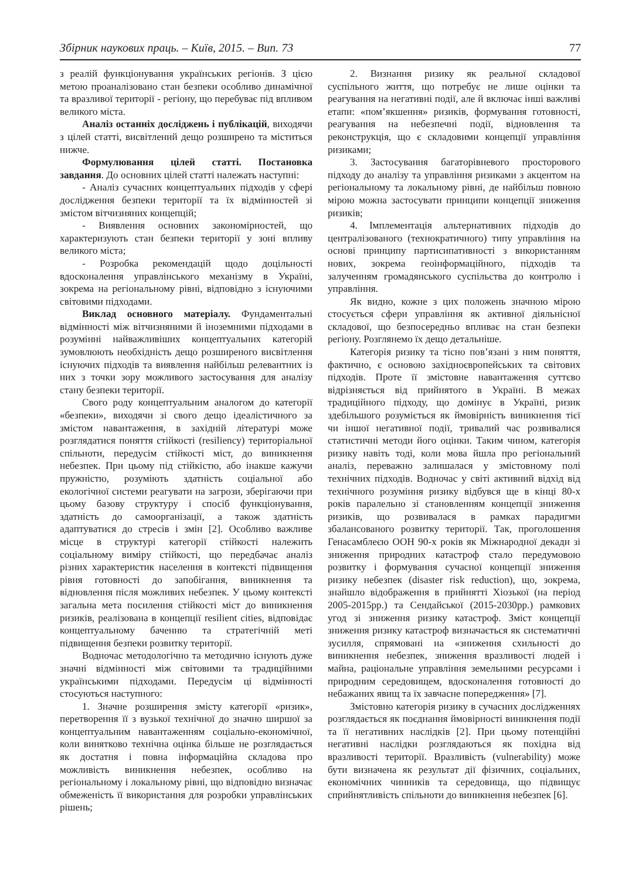Збірник наукових праць. – Київ, 2015. – Вип. 73 77
з реалій функціонування українських регіонів. З цією метою проаналізовано стан безпеки особливо динамічної та вразливої території - регіону, що перебуває під впливом великого міста.
Аналіз останніх досліджень і публікацій, виходячи з цілей статті, висвітлений дещо розширено та міститься нижче.
Формулювання цілей статті. Постановка завдання. До основних цілей статті належать наступні:
- Аналіз сучасних концептуальних підходів у сфері дослідження безпеки території та їх відмінностей зі змістом вітчизняних концепцій;
- Виявлення основних закономірностей, що характеризують стан безпеки території у зоні впливу великого міста;
- Розробка рекомендацій щодо доцільності вдосконалення управлінського механізму в Україні, зокрема на регіональному рівні, відповідно з існуючими світовими підходами.
Виклад основного матеріалу. Фундаментальні відмінності між вітчизняними й іноземними підходами в розумінні найважливіших концептуальних категорій зумовлюють необхідність дещо розширеного висвітлення існуючих підходів та виявлення найбільш релевантних із них з точки зору можливого застосування для аналізу стану безпеки території.
Свого роду концептуальним аналогом до категорії «безпеки», виходячи зі свого дещо ідеалістичного за змістом навантаження, в західній літературі може розглядатися поняття стійкості (resiliency) територіальної спільноти, передусім стійкості міст, до виникнення небезпек. При цьому під стійкістю, або інакше кажучи пружністю, розуміють здатність соціальної або екологічної системи реагувати на загрози, зберігаючи при цьому базову структуру і спосіб функціонування, здатність до самоорганізації, а також здатність адаптуватися до стресів і змін [2]. Особливо важливе місце в структурі категорії стійкості належить соціальному виміру стійкості, що передбачає аналіз різних характеристик населення в контексті підвищення рівня готовності до запобігання, виникнення та відновлення після можливих небезпек. У цьому контексті загальна мета посилення стійкості міст до виникнення ризиків, реалізована в концепції resilient cities, відповідає концептуальному баченню та стратегічній меті підвищення безпеки розвитку території.
Водночас методологічно та методично існують дуже значні відмінності між світовими та традиційними українськими підходами. Передусім ці відмінності стосуються наступного:
1. Значне розширення змісту категорії «ризик», перетворення її з вузької технічної до значно ширшої за концептуальним навантаженням соціально-економічної, коли винятково технічна оцінка більше не розглядається як достатня і повна інформаційна складова про можливість виникнення небезпек, особливо на регіональному і локальному рівні, що відповідно визначає обмеженість її використання для розробки управлінських рішень;
2. Визнання ризику як реальної складової суспільного життя, що потребує не лише оцінки та реагування на негативні події, але й включає інші важливі етапи: «пом’якшення» ризиків, формування готовності, реагування на небезпечні події, відновлення та реконструкція, що є складовими концепції управління ризиками;
3. Застосування багаторівневого просторового підходу до аналізу та управління ризиками з акцентом на регіональному та локальному рівні, де найбільш повною мірою можна застосувати принципи концепції зниження ризиків;
4. Імплементація альтернативних підходів до централізованого (технократичного) типу управління на основі принципу партисипативності з використанням нових, зокрема геоінформаційного, підходів та залученням громадянського суспільства до контролю і управління.
Як видно, кожне з цих положень значною мірою стосується сфери управління як активної діяльнісної складової, що безпосередньо впливає на стан безпеки регіону. Розглянемо їх дещо детальніше.
Категорія ризику та тісно пов’язані з ним поняття, фактично, є основою західноєвропейських та світових підходів. Проте її змістовне навантаження суттєво відрізняється від прийнятого в Україні. В межах традиційного підходу, що домінує в Україні, ризик здебільшого розуміється як ймовірність виникнення тієї чи іншої негативної події, тривалий час розвивалися статистичні методи його оцінки. Таким чином, категорія ризику навіть тоді, коли мова йшла про регіональний аналіз, переважно залишалася у змістовному полі технічних підходів. Водночас у світі активний відхід від технічного розуміння ризику відбувся ще в кінці 80-х років паралельно зі становленням концепції зниження ризиків, що розвивалася в рамках парадигми збалансованого розвитку території. Так, проголошення Генасамблеєю ООН 90-х років як Міжнародної декади зі зниження природних катастроф стало передумовою розвитку і формування сучасної концепції зниження ризику небезпек (disaster risk reduction), що, зокрема, знайшло відображення в прийнятті Хіозької (на період 2005-2015рр.) та Сендайської (2015-2030рр.) рамкових угод зі зниження ризику катастроф. Зміст концепції зниження ризику катастроф визначається як систематичні зусилля, спрямовані на «зниження схильності до виникнення небезпек, зниження вразливості людей і майна, раціональне управління земельними ресурсами і природним середовищем, вдосконалення готовності до небажаних явищ та їх завчасне попередження» [7].
Змістовно категорія ризику в сучасних дослідженнях розглядається як поєднання ймовірності виникнення події та її негативних наслідків [2]. При цьому потенційні негативні наслідки розглядаються як похідна від вразливості території. Вразливість (vulnerability) може бути визначена як результат дії фізичних, соціальних, економічних чинників та середовища, що підвищує сприйнятливість спільноти до виникнення небезпек [6].